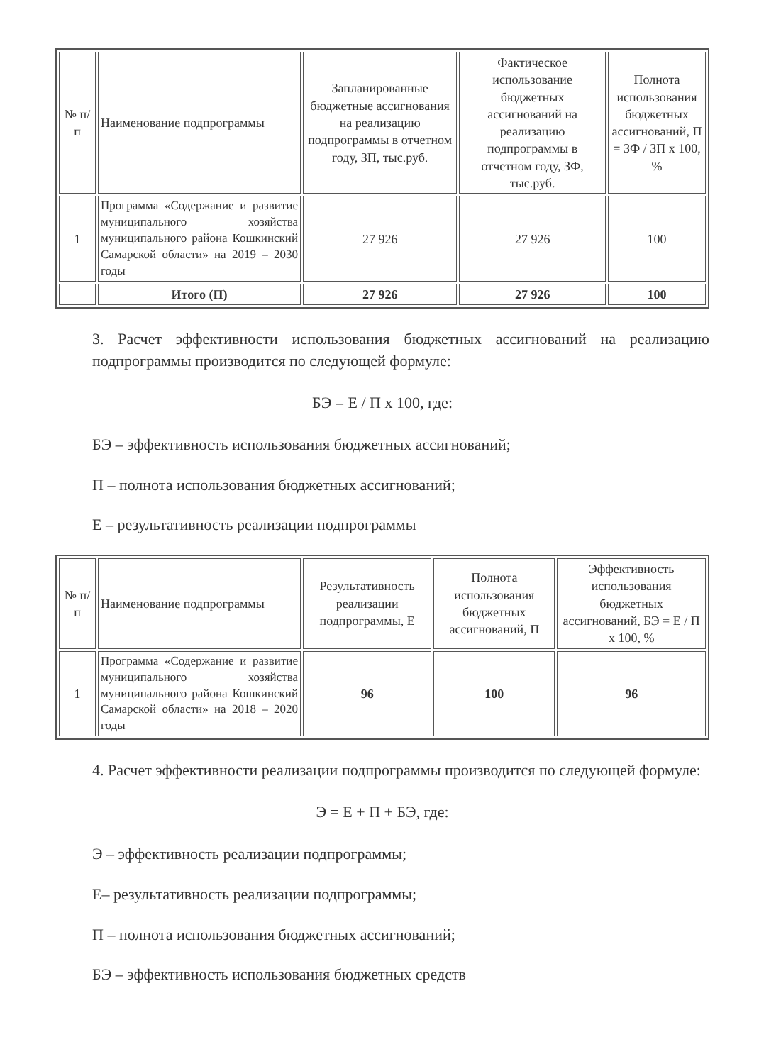| № п/п | Наименование подпрограммы | Запланированные бюджетные ассигнования на реализацию подпрограммы в отчетном году, ЗП, тыс.руб. | Фактическое использование бюджетных ассигнований на реализацию подпрограммы в отчетном году, ЗФ, тыс.руб. | Полнота использования бюджетных ассигнований, П = ЗФ / ЗП х 100, % |
| --- | --- | --- | --- | --- |
| 1 | Программа «Содержание и развитие муниципального хозяйства муниципального района Кошкинский Самарской области» на 2019 – 2030 годы | 27 926 | 27 926 | 100 |
| | Итого (П) | 27 926 | 27 926 | 100 |
3. Расчет эффективности использования бюджетных ассигнований на реализацию подпрограммы производится по следующей формуле:
БЭ = Е / П х 100, где:
БЭ – эффективность использования бюджетных ассигнований;
П – полнота использования бюджетных ассигнований;
Е – результативность реализации подпрограммы
| № п/п | Наименование подпрограммы | Результативность реализации подпрограммы, Е | Полнота использования бюджетных ассигнований, П | Эффективность использования бюджетных ассигнований, БЭ = Е / П х 100, % |
| --- | --- | --- | --- | --- |
| 1 | Программа «Содержание и развитие муниципального хозяйства муниципального района Кошкинский Самарской области» на 2018 – 2020 годы | 96 | 100 | 96 |
4. Расчет эффективности реализации подпрограммы производится по следующей формуле:
Э = Е + П + БЭ, где:
Э – эффективность реализации подпрограммы;
Е– результативность реализации подпрограммы;
П – полнота использования бюджетных ассигнований;
БЭ – эффективность использования бюджетных средств